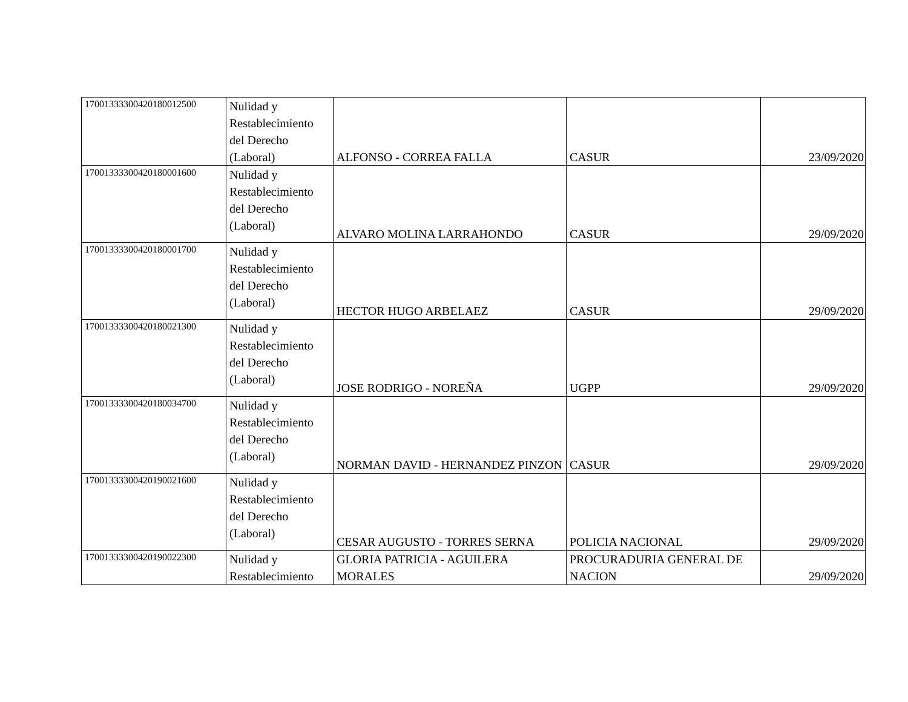| 17001333300420180012500 | Nulidad y Restablecimiento del Derecho (Laboral) | ALFONSO - CORREA FALLA | CASUR | 23/09/2020 |
| 17001333300420180001600 | Nulidad y Restablecimiento del Derecho (Laboral) | ALVARO MOLINA LARRAHONDO | CASUR | 29/09/2020 |
| 17001333300420180001700 | Nulidad y Restablecimiento del Derecho (Laboral) | HECTOR HUGO ARBELAEZ | CASUR | 29/09/2020 |
| 17001333300420180021300 | Nulidad y Restablecimiento del Derecho (Laboral) | JOSE RODRIGO - NOREÑA | UGPP | 29/09/2020 |
| 17001333300420180034700 | Nulidad y Restablecimiento del Derecho (Laboral) | NORMAN DAVID - HERNANDEZ PINZON | CASUR | 29/09/2020 |
| 17001333300420190021600 | Nulidad y Restablecimiento del Derecho (Laboral) | CESAR AUGUSTO - TORRES SERNA | POLICIA NACIONAL | 29/09/2020 |
| 17001333300420190022300 | Nulidad y Restablecimiento | GLORIA PATRICIA - AGUILERA MORALES | PROCURADURIA GENERAL DE NACION | 29/09/2020 |